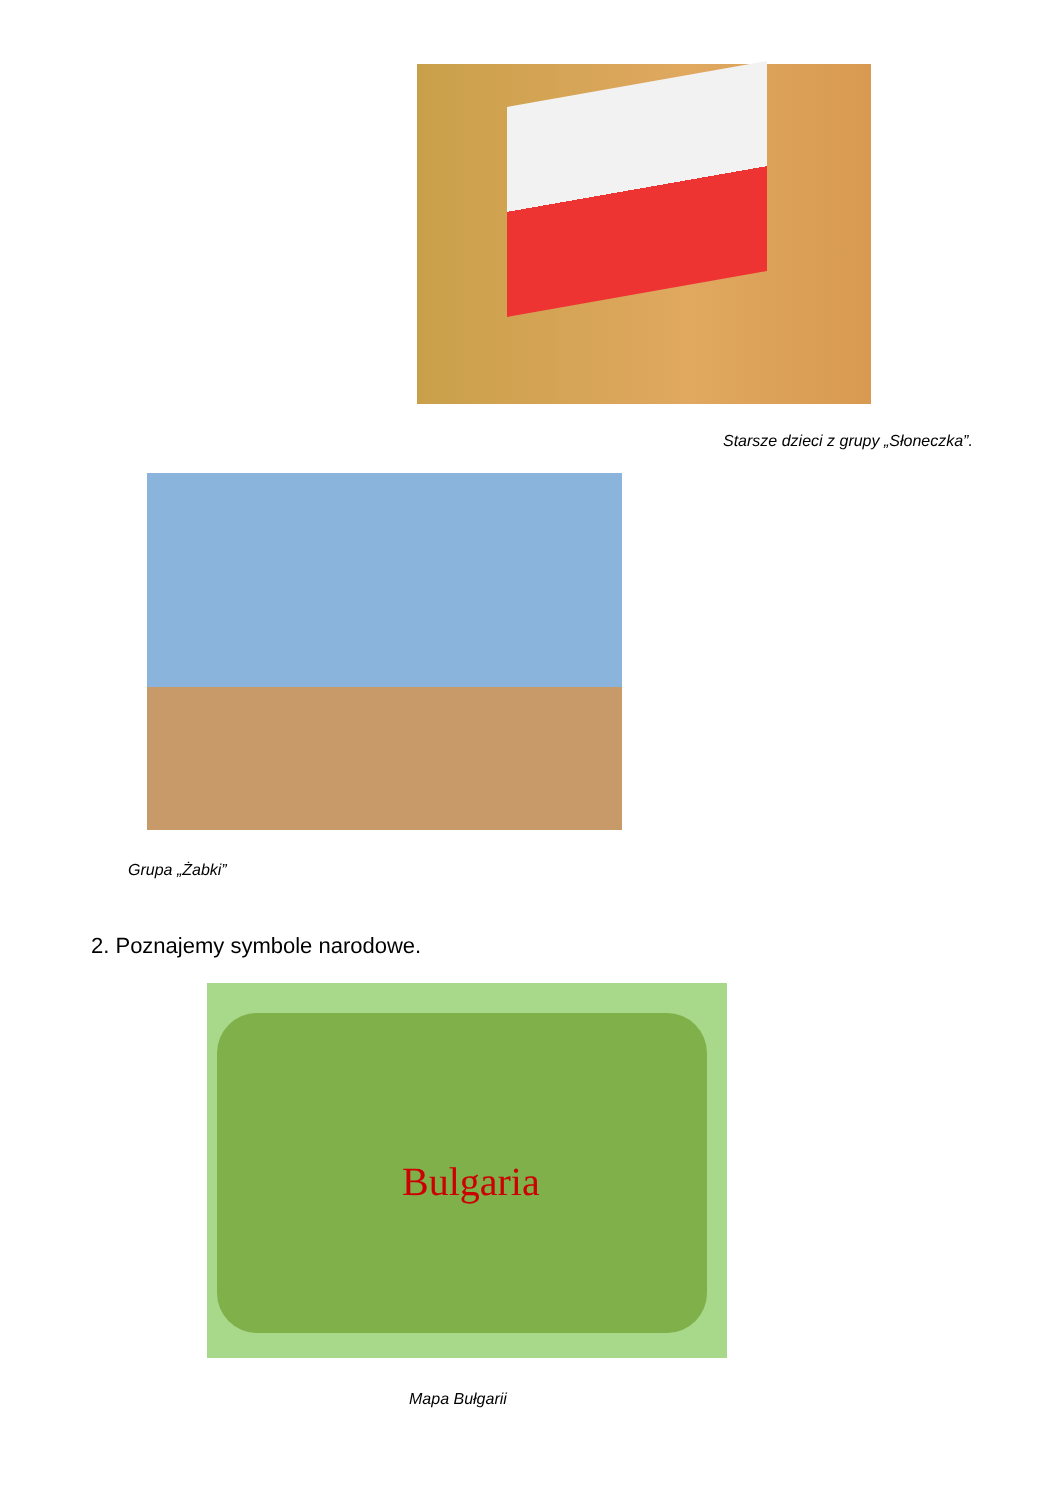Starsze dzieci z grupy „Słoneczka”.
Grupa „Żabki”
2. Poznajemy symbole narodowe.
Bulgaria
Mapa Bułgarii